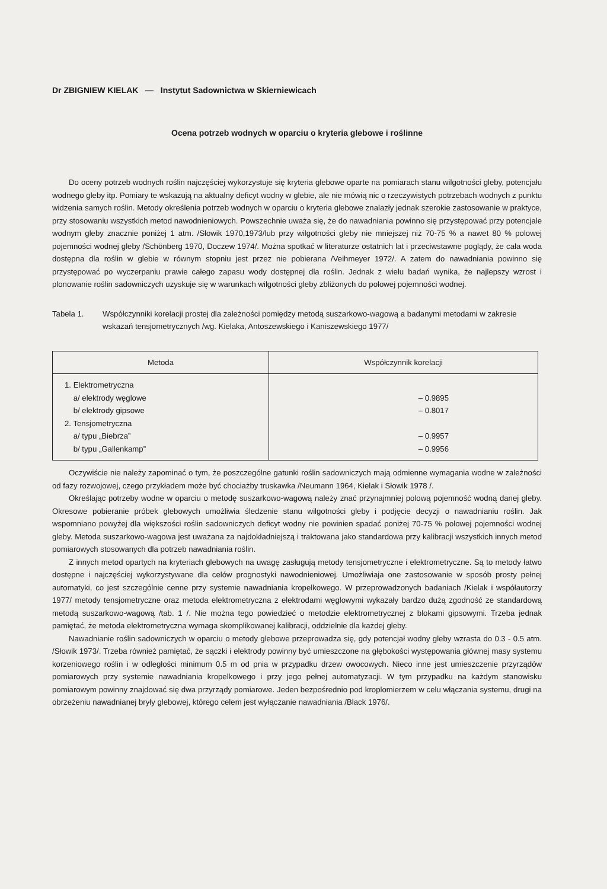Dr ZBIGNIEW KIELAK — Instytut Sadownictwa w Skierniewicach
Ocena potrzeb wodnych w oparciu o kryteria glebowe i roślinne
Do oceny potrzeb wodnych roślin najczęściej wykorzystuje się kryteria glebowe oparte na pomiarach stanu wilgotności gleby, potencjału wodnego gleby itp. Pomiary te wskazują na aktualny deficyt wodny w glebie, ale nie mówią nic o rzeczywistych potrzebach wodnych z punktu widzenia samych roślin. Metody określenia potrzeb wodnych w oparciu o kryteria glebowe znalazły jednak szerokie zastosowanie w praktyce, przy stosowaniu wszystkich metod nawodnieniowych. Powszechnie uważa się, że do nawadniania powinno się przystępować przy potencjale wodnym gleby znacznie poniżej 1 atm. /Słowik 1970,1973/lub przy wilgotności gleby nie mniejszej niż 70-75 % a nawet 80 % polowej pojemności wodnej gleby /Schönberg 1970, Doczew 1974/. Można spotkać w literaturze ostatnich lat i przeciwstawne poglądy, że cała woda dostępna dla roślin w glebie w równym stopniu jest przez nie pobierana /Veihmeyer 1972/. A zatem do nawadniania powinno się przystępować po wyczerpaniu prawie całego zapasu wody dostępnej dla roślin. Jednak z wielu badań wynika, że najlepszy wzrost i plonowanie roślin sadowniczych uzyskuje się w warunkach wilgotności gleby zbliżonych do polowej pojemności wodnej.
Tabela 1. Współczynniki korelacji prostej dla zależności pomiędzy metodą suszarkowo-wagową a badanymi metodami w zakresie wskazań tensjometrycznych /wg. Kielaka, Antoszewskiego i Kaniszewskiego 1977/
| Metoda | Współczynnik korelacji |
| --- | --- |
| 1. Elektrometryczna a/ elektrody węglowe b/ elektrody gipsowe 2. Tensjometryczna a/ typu „Biebrza” b/ typu „Gallenkamp” | – 0.9895 – 0.8017 – 0.9957 – 0.9956 |
Oczywiście nie należy zapominać o tym, że poszczególne gatunki roślin sadowniczych mają odmienne wymagania wodne w zależności od fazy rozwojowej, czego przykładem może być chociażby truskawka /Neumann 1964, Kielak i Słowik 1978 /.
Określając potrzeby wodne w oparciu o metodę suszarkowo-wagową należy znać przynajmniej polową pojemność wodną danej gleby. Okresowe pobieranie próbek glebowych umożliwia śledzenie stanu wilgotności gleby i podjęcie decyzji o nawadnianiu roślin. Jak wspomniano powyżej dla większości roślin sadowniczych deficyt wodny nie powinien spadać poniżej 70-75 % polowej pojemności wodnej gleby. Metoda suszarkowo-wagowa jest uważana za najdokładniejszą i traktowana jako standardowa przy kalibracji wszystkich innych metod pomiarowych stosowanych dla potrzeb nawadniania roślin.
Z innych metod opartych na kryteriach glebowych na uwagę zasługują metody tensjometryczne i elektrometryczne. Są to metody łatwo dostępne i najczęściej wykorzystywane dla celów prognostyki nawodnieniowej. Umożliwiaja one zastosowanie w sposób prosty pełnej automatyki, co jest szczególnie cenne przy systemie nawadniania kropelkowego. W przeprowadzonych badaniach /Kielak i współautorzy 1977/ metody tensjometryczne oraz metoda elektrometryczna z elektrodami węglowymi wykazały bardzo dużą zgodność ze standardową metodą suszarkowo-wagową /tab. 1 /. Nie można tego powiedzieć o metodzie elektrometrycznej z blokami gipsowymi. Trzeba jednak pamiętać, że metoda elektrometryczna wymaga skomplikowanej kalibracji, oddzielnie dla każdej gleby.
Nawadnianie roślin sadowniczych w oparciu o metody glebowe przeprowadza się, gdy potencjał wodny gleby wzrasta do 0.3 - 0.5 atm. /Słowik 1973/. Trzeba również pamiętać, że sączki i elektrody powinny być umieszczone na głębokości występowania głównej masy systemu korzeniowego roślin i w odległości minimum 0.5 m od pnia w przypadku drzew owocowych. Nieco inne jest umieszczenie przyrządów pomiarowych przy systemie nawadniania kropelkowego i przy jego pełnej automatyzacji. W tym przypadku na każdym stanowisku pomiarowym powinny znajdować się dwa przyrządy pomiarowe. Jeden bezpośrednio pod kroplomierzem w celu włączania systemu, drugi na obrzeżeniu nawadnianej bryły glebowej, którego celem jest wyłączanie nawadniania /Black 1976/.